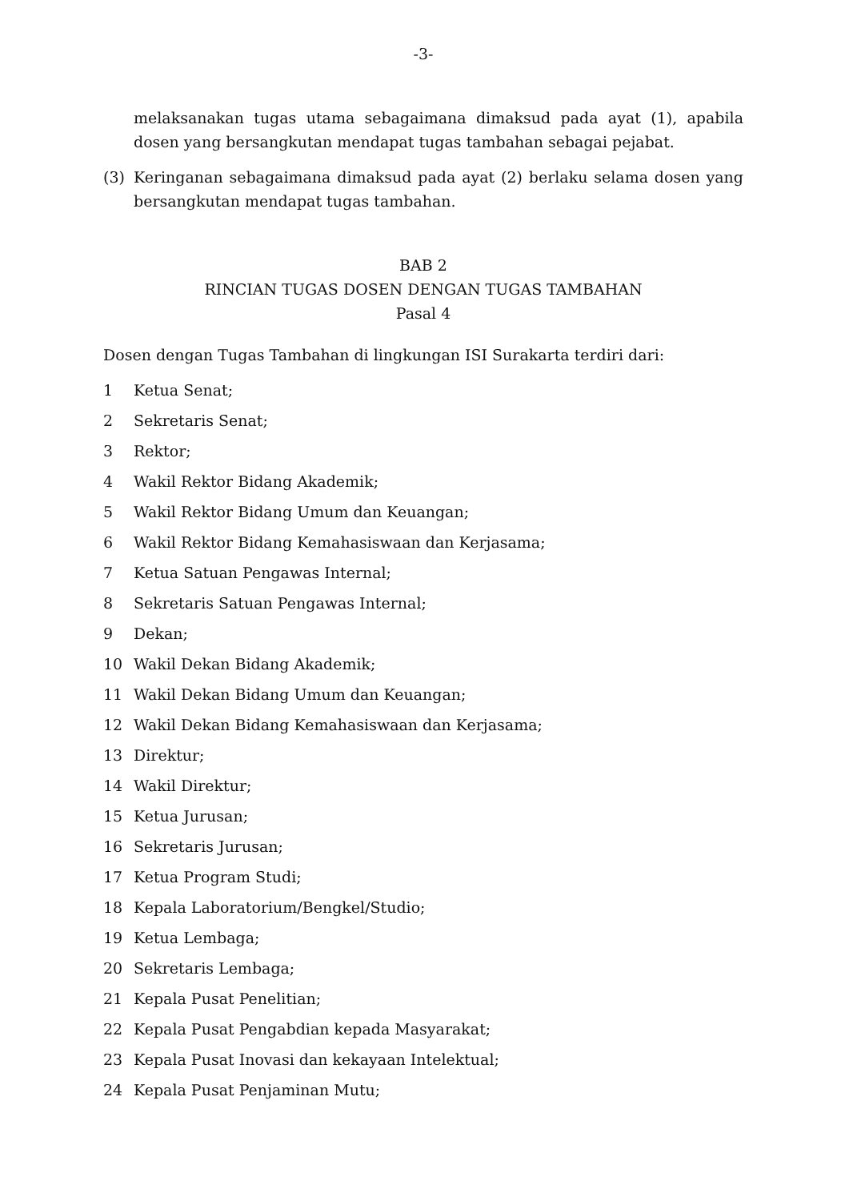-3-
melaksanakan tugas utama sebagaimana dimaksud pada ayat (1), apabila dosen yang bersangkutan mendapat tugas tambahan sebagai pejabat.
(3) Keringanan sebagaimana dimaksud pada ayat (2) berlaku selama dosen yang bersangkutan mendapat tugas tambahan.
BAB 2
RINCIAN TUGAS DOSEN DENGAN TUGAS TAMBAHAN
Pasal 4
Dosen dengan Tugas Tambahan di lingkungan ISI Surakarta terdiri dari:
1 Ketua Senat;
2 Sekretaris Senat;
3 Rektor;
4 Wakil Rektor Bidang Akademik;
5 Wakil Rektor Bidang Umum dan Keuangan;
6 Wakil Rektor Bidang Kemahasiswaan dan Kerjasama;
7 Ketua Satuan Pengawas Internal;
8 Sekretaris Satuan Pengawas Internal;
9 Dekan;
10 Wakil Dekan Bidang Akademik;
11 Wakil Dekan Bidang Umum dan Keuangan;
12 Wakil Dekan Bidang Kemahasiswaan dan Kerjasama;
13 Direktur;
14 Wakil Direktur;
15 Ketua Jurusan;
16 Sekretaris Jurusan;
17 Ketua Program Studi;
18 Kepala Laboratorium/Bengkel/Studio;
19 Ketua Lembaga;
20 Sekretaris Lembaga;
21 Kepala Pusat Penelitian;
22 Kepala Pusat Pengabdian kepada Masyarakat;
23 Kepala Pusat Inovasi dan kekayaan Intelektual;
24 Kepala Pusat Penjaminan Mutu;